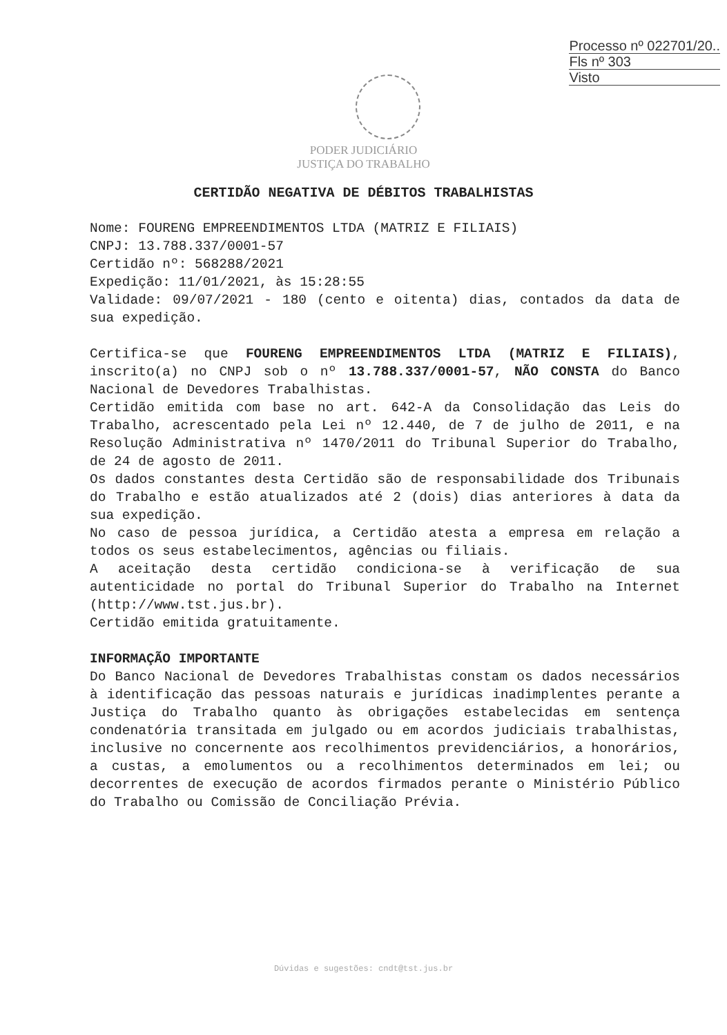Processo nº 022701/20..
Fls nº 303
Visto
PODER JUDICIÁRIO
JUSTIÇA DO TRABALHO
CERTIDÃO NEGATIVA DE DÉBITOS TRABALHISTAS
Nome: FOURENG EMPREENDIMENTOS LTDA (MATRIZ E FILIAIS)
CNPJ: 13.788.337/0001-57
Certidão nº: 568288/2021
Expedição: 11/01/2021, às 15:28:55
Validade: 09/07/2021 - 180 (cento e oitenta) dias, contados da data de sua expedição.
Certifica-se que FOURENG EMPREENDIMENTOS LTDA (MATRIZ E FILIAIS), inscrito(a) no CNPJ sob o nº 13.788.337/0001-57, NÃO CONSTA do Banco Nacional de Devedores Trabalhistas.
Certidão emitida com base no art. 642-A da Consolidação das Leis do Trabalho, acrescentado pela Lei nº 12.440, de 7 de julho de 2011, e na Resolução Administrativa nº 1470/2011 do Tribunal Superior do Trabalho, de 24 de agosto de 2011.
Os dados constantes desta Certidão são de responsabilidade dos Tribunais do Trabalho e estão atualizados até 2 (dois) dias anteriores à data da sua expedição.
No caso de pessoa jurídica, a Certidão atesta a empresa em relação a todos os seus estabelecimentos, agências ou filiais.
A aceitação desta certidão condiciona-se à verificação de sua autenticidade no portal do Tribunal Superior do Trabalho na Internet (http://www.tst.jus.br).
Certidão emitida gratuitamente.
INFORMAÇÃO IMPORTANTE
Do Banco Nacional de Devedores Trabalhistas constam os dados necessários à identificação das pessoas naturais e jurídicas inadimplentes perante a Justiça do Trabalho quanto às obrigações estabelecidas em sentença condenatória transitada em julgado ou em acordos judiciais trabalhistas, inclusive no concernente aos recolhimentos previdenciários, a honorários, a custas, a emolumentos ou a recolhimentos determinados em lei; ou decorrentes de execução de acordos firmados perante o Ministério Público do Trabalho ou Comissão de Conciliação Prévia.
Dúvidas e sugestões: cndt@tst.jus.br